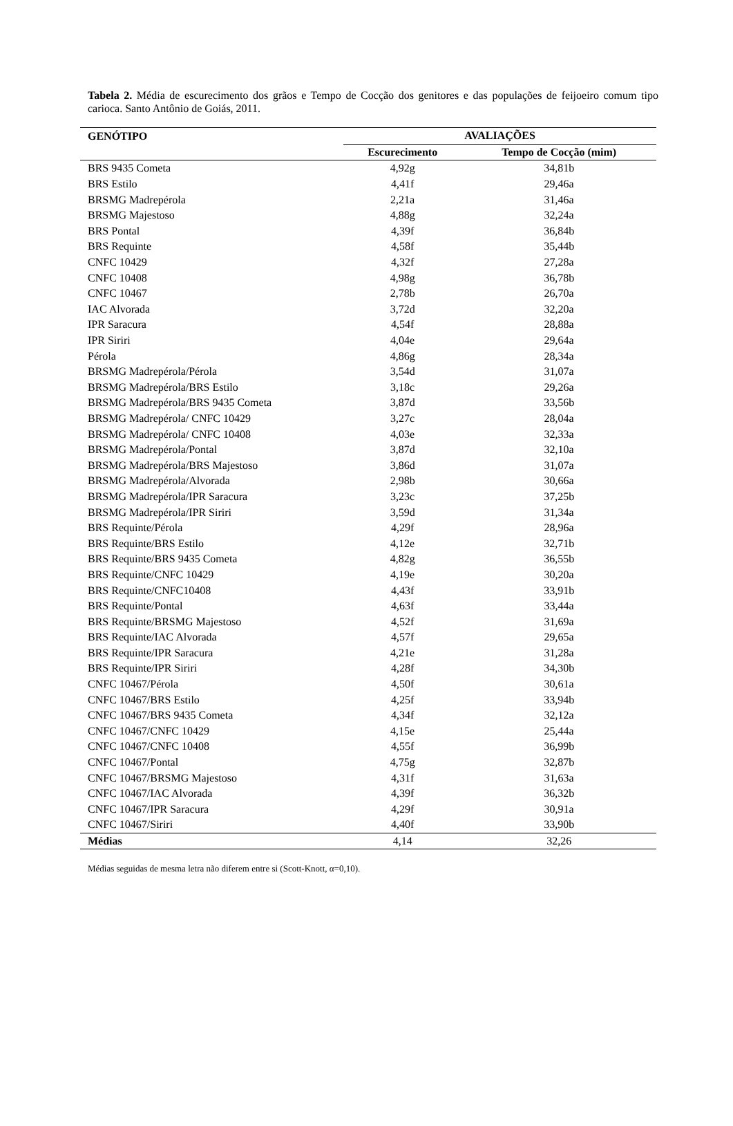Tabela 2. Média de escurecimento dos grãos e Tempo de Cocção dos genitores e das populações de feijoeiro comum tipo carioca. Santo Antônio de Goiás, 2011.
| GENÓTIPO | AVALIAÇÕES | |
| --- | --- | --- |
| | Escurecimento | Tempo de Cocção (mim) |
| BRS 9435 Cometa | 4,92g | 34,81b |
| BRS Estilo | 4,41f | 29,46a |
| BRSMG Madrepérola | 2,21a | 31,46a |
| BRSMG Majestoso | 4,88g | 32,24a |
| BRS Pontal | 4,39f | 36,84b |
| BRS Requinte | 4,58f | 35,44b |
| CNFC 10429 | 4,32f | 27,28a |
| CNFC 10408 | 4,98g | 36,78b |
| CNFC 10467 | 2,78b | 26,70a |
| IAC Alvorada | 3,72d | 32,20a |
| IPR Saracura | 4,54f | 28,88a |
| IPR Siriri | 4,04e | 29,64a |
| Pérola | 4,86g | 28,34a |
| BRSMG Madrepérola/Pérola | 3,54d | 31,07a |
| BRSMG Madrepérola/BRS Estilo | 3,18c | 29,26a |
| BRSMG Madrepérola/BRS 9435 Cometa | 3,87d | 33,56b |
| BRSMG Madrepérola/ CNFC 10429 | 3,27c | 28,04a |
| BRSMG Madrepérola/ CNFC 10408 | 4,03e | 32,33a |
| BRSMG Madrepérola/Pontal | 3,87d | 32,10a |
| BRSMG Madrepérola/BRS Majestoso | 3,86d | 31,07a |
| BRSMG Madrepérola/Alvorada | 2,98b | 30,66a |
| BRSMG Madrepérola/IPR Saracura | 3,23c | 37,25b |
| BRSMG Madrepérola/IPR Siriri | 3,59d | 31,34a |
| BRS Requinte/Pérola | 4,29f | 28,96a |
| BRS Requinte/BRS Estilo | 4,12e | 32,71b |
| BRS Requinte/BRS 9435 Cometa | 4,82g | 36,55b |
| BRS Requinte/CNFC 10429 | 4,19e | 30,20a |
| BRS Requinte/CNFC10408 | 4,43f | 33,91b |
| BRS Requinte/Pontal | 4,63f | 33,44a |
| BRS Requinte/BRSMG Majestoso | 4,52f | 31,69a |
| BRS Requinte/IAC Alvorada | 4,57f | 29,65a |
| BRS Requinte/IPR Saracura | 4,21e | 31,28a |
| BRS Requinte/IPR Siriri | 4,28f | 34,30b |
| CNFC 10467/Pérola | 4,50f | 30,61a |
| CNFC 10467/BRS Estilo | 4,25f | 33,94b |
| CNFC 10467/BRS 9435 Cometa | 4,34f | 32,12a |
| CNFC 10467/CNFC 10429 | 4,15e | 25,44a |
| CNFC 10467/CNFC 10408 | 4,55f | 36,99b |
| CNFC 10467/Pontal | 4,75g | 32,87b |
| CNFC 10467/BRSMG Majestoso | 4,31f | 31,63a |
| CNFC 10467/IAC Alvorada | 4,39f | 36,32b |
| CNFC 10467/IPR Saracura | 4,29f | 30,91a |
| CNFC 10467/Siriri | 4,40f | 33,90b |
| Médias | 4,14 | 32,26 |
Médias seguidas de mesma letra não diferem entre si (Scott-Knott, α=0,10).